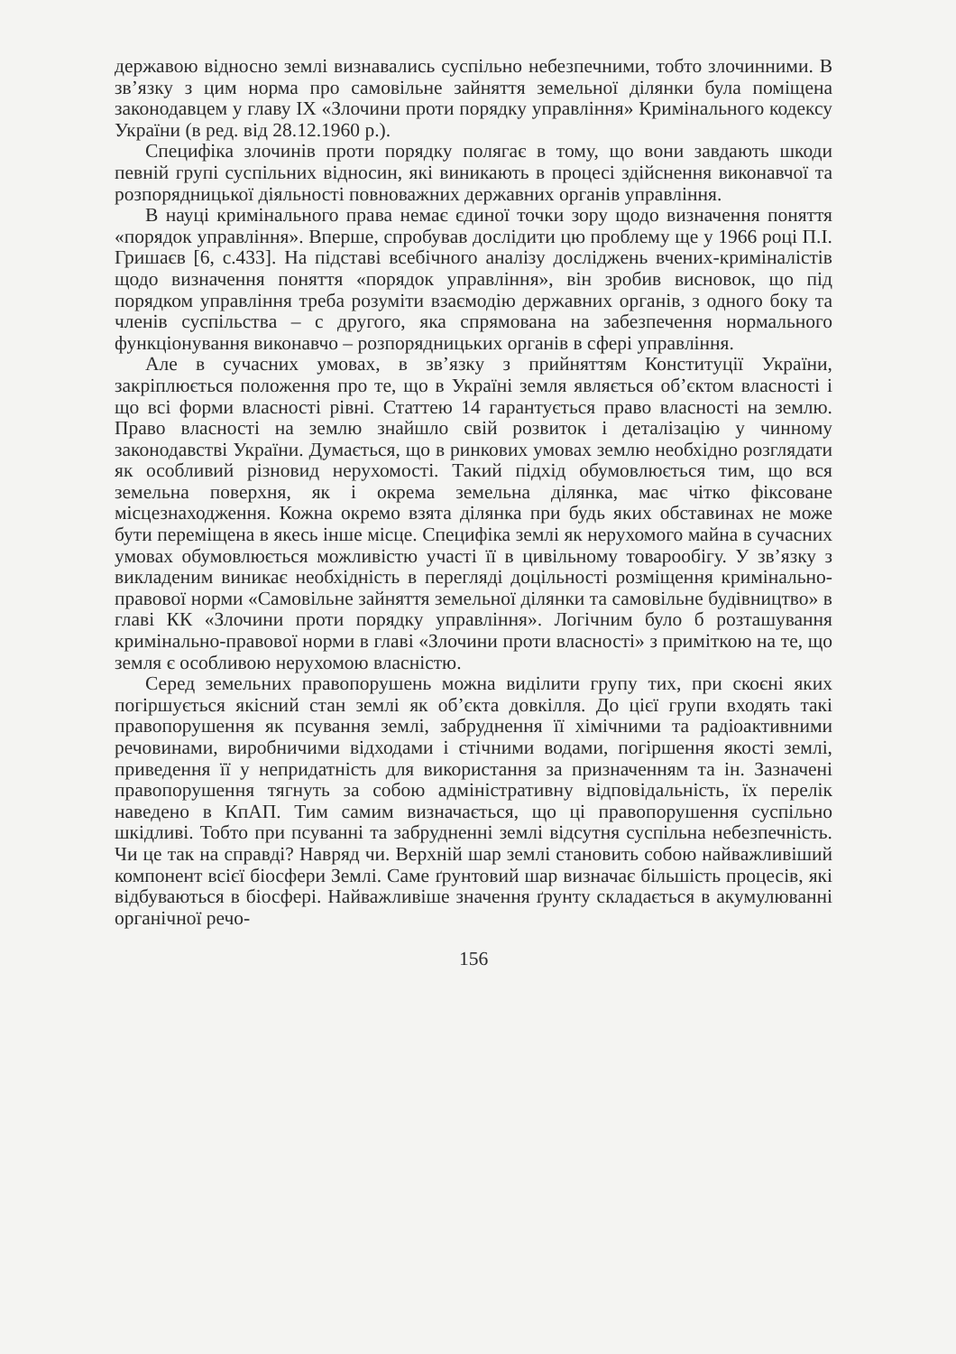державою відносно землі визнавались суспільно небезпечними, тобто злочинними. В зв’язку з цим норма про самовільне зайняття земельної ділянки була поміщена законодавцем у главу IX «Злочини проти порядку управління» Кримінального кодексу України (в ред. від 28.12.1960 р.).
Специфіка злочинів проти порядку полягає в тому, що вони завдають шкоди певній групі суспільних відносин, які виникають в процесі здійснення виконавчої та розпорядницької діяльності повноважних державних органів управління.
В науці кримінального права немає єдиної точки зору щодо визначення поняття «порядок управління». Вперше, спробував дослідити цю проблему ще у 1966 році П.І. Гришаєв [6, с.433]. На підставі всебічного аналізу досліджень вчених-криміналістів щодо визначення поняття «порядок управління», він зробив висновок, що під порядком управління треба розуміти взаємодію державних органів, з одного боку та членів суспільства – с другого, яка спрямована на забезпечення нормального функціонування виконавчо – розпорядницьких органів в сфері управління.
Але в сучасних умовах, в зв’язку з прийняттям Конституції України, закріплюється положення про те, що в Україні земля являється об’єктом власності і що всі форми власності рівні. Статтею 14 гарантується право власності на землю. Право власності на землю знайшло свій розвиток і деталізацію у чинному законодавстві України. Думається, що в ринкових умовах землю необхідно розглядати як особливий різновид нерухомості. Такий підхід обумовлюється тим, що вся земельна поверхня, як і окрема земельна ділянка, має чітко фіксоване місцезнаходження. Кожна окремо взята ділянка при будь яких обставинах не може бути переміщена в якесь інше місце. Специфіка землі як нерухомого майна в сучасних умовах обумовлюється можливістю участі її в цивільному товарообігу. У зв’язку з викладеним виникає необхідність в перегляді доцільності розміщення кримінально-правової норми «Самовільне зайняття земельної ділянки та самовільне будівництво» в главі КК «Злочини проти порядку управління». Логічним було б розташування кримінально-правової норми в главі «Злочини проти власності» з приміткою на те, що земля є особливою нерухомою власністю.
Серед земельних правопорушень можна виділити групу тих, при скоєні яких погіршується якісний стан землі як об’єкта довкілля. До цієї групи входять такі правопорушення як псування землі, забруднення її хімічними та радіоактивними речовинами, виробничими відходами і стічними водами, погіршення якості землі, приведення її у непридатність для використання за призначенням та ін. Зазначені правопорушення тягнуть за собою адміністративну відповідальність, їх перелік наведено в КпАП. Тим самим визначається, що ці правопорушення суспільно шкідливі. Тобто при псуванні та забрудненні землі відсутня суспільна небезпечність. Чи це так на справді? Навряд чи. Верхній шар землі становить собою найважливіший компонент всієї біосфери Землі. Саме ґрунтовий шар визначає більшість процесів, які відбуваються в біосфері. Найважливіше значення ґрунту складається в акумулюванні органічної речо-
156